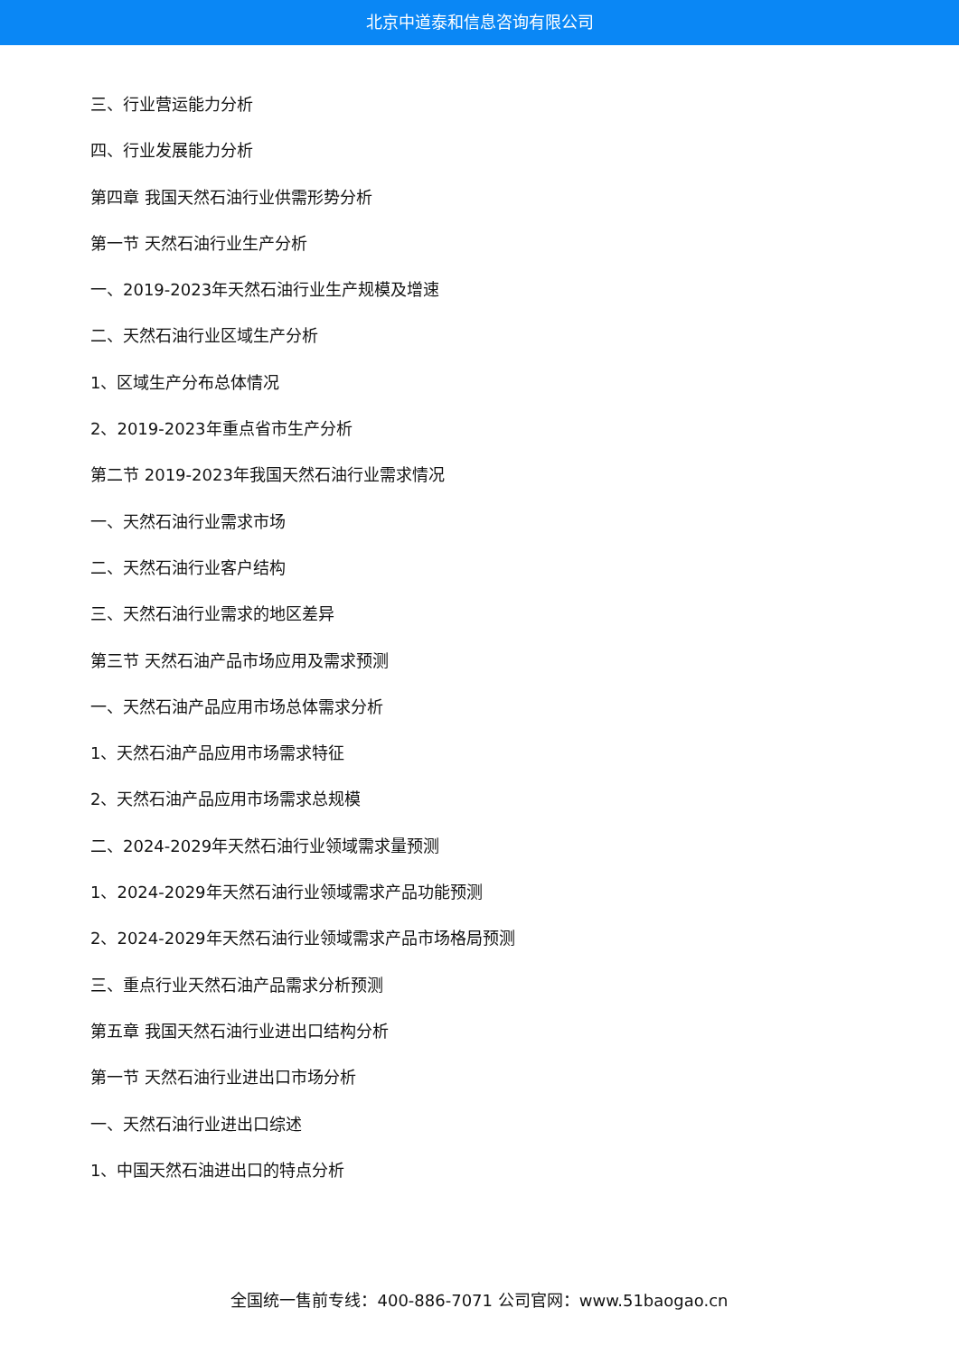北京中道泰和信息咨询有限公司
三、行业营运能力分析
四、行业发展能力分析
第四章 我国天然石油行业供需形势分析
第一节 天然石油行业生产分析
一、2019-2023年天然石油行业生产规模及增速
二、天然石油行业区域生产分析
1、区域生产分布总体情况
2、2019-2023年重点省市生产分析
第二节 2019-2023年我国天然石油行业需求情况
一、天然石油行业需求市场
二、天然石油行业客户结构
三、天然石油行业需求的地区差异
第三节 天然石油产品市场应用及需求预测
一、天然石油产品应用市场总体需求分析
1、天然石油产品应用市场需求特征
2、天然石油产品应用市场需求总规模
二、2024-2029年天然石油行业领域需求量预测
1、2024-2029年天然石油行业领域需求产品功能预测
2、2024-2029年天然石油行业领域需求产品市场格局预测
三、重点行业天然石油产品需求分析预测
第五章 我国天然石油行业进出口结构分析
第一节 天然石油行业进出口市场分析
一、天然石油行业进出口综述
1、中国天然石油进出口的特点分析
全国统一售前专线：400-886-7071 公司官网：www.51baogao.cn